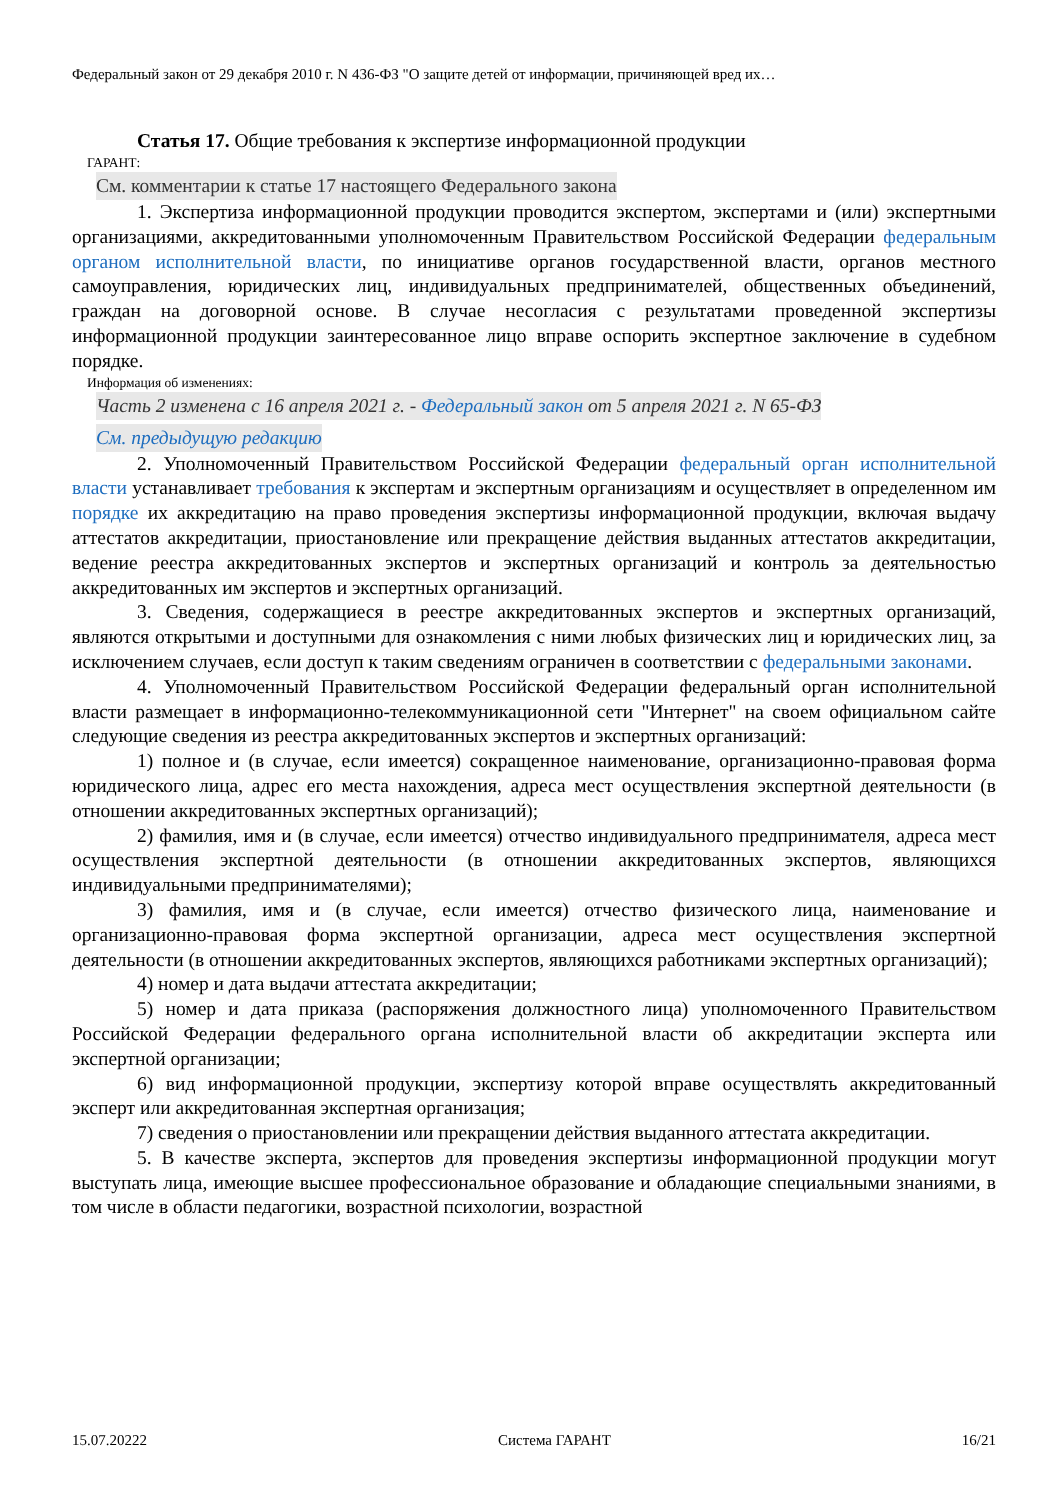Федеральный закон от 29 декабря 2010 г. N 436-ФЗ "О защите детей от информации, причиняющей вред их…
Статья 17. Общие требования к экспертизе информационной продукции
ГАРАНТ:
См. комментарии к статье 17 настоящего Федерального закона
1. Экспертиза информационной продукции проводится экспертом, экспертами и (или) экспертными организациями, аккредитованными уполномоченным Правительством Российской Федерации федеральным органом исполнительной власти, по инициативе органов государственной власти, органов местного самоуправления, юридических лиц, индивидуальных предпринимателей, общественных объединений, граждан на договорной основе. В случае несогласия с результатами проведенной экспертизы информационной продукции заинтересованное лицо вправе оспорить экспертное заключение в судебном порядке.
Информация об изменениях:
Часть 2 изменена с 16 апреля 2021 г. - Федеральный закон от 5 апреля 2021 г. N 65-ФЗ
См. предыдущую редакцию
2. Уполномоченный Правительством Российской Федерации федеральный орган исполнительной власти устанавливает требования к экспертам и экспертным организациям и осуществляет в определенном им порядке их аккредитацию на право проведения экспертизы информационной продукции, включая выдачу аттестатов аккредитации, приостановление или прекращение действия выданных аттестатов аккредитации, ведение реестра аккредитованных экспертов и экспертных организаций и контроль за деятельностью аккредитованных им экспертов и экспертных организаций.
3. Сведения, содержащиеся в реестре аккредитованных экспертов и экспертных организаций, являются открытыми и доступными для ознакомления с ними любых физических лиц и юридических лиц, за исключением случаев, если доступ к таким сведениям ограничен в соответствии с федеральными законами.
4. Уполномоченный Правительством Российской Федерации федеральный орган исполнительной власти размещает в информационно-телекоммуникационной сети "Интернет" на своем официальном сайте следующие сведения из реестра аккредитованных экспертов и экспертных организаций:
1) полное и (в случае, если имеется) сокращенное наименование, организационно-правовая форма юридического лица, адрес его места нахождения, адреса мест осуществления экспертной деятельности (в отношении аккредитованных экспертных организаций);
2) фамилия, имя и (в случае, если имеется) отчество индивидуального предпринимателя, адреса мест осуществления экспертной деятельности (в отношении аккредитованных экспертов, являющихся индивидуальными предпринимателями);
3) фамилия, имя и (в случае, если имеется) отчество физического лица, наименование и организационно-правовая форма экспертной организации, адреса мест осуществления экспертной деятельности (в отношении аккредитованных экспертов, являющихся работниками экспертных организаций);
4) номер и дата выдачи аттестата аккредитации;
5) номер и дата приказа (распоряжения должностного лица) уполномоченного Правительством Российской Федерации федерального органа исполнительной власти об аккредитации эксперта или экспертной организации;
6) вид информационной продукции, экспертизу которой вправе осуществлять аккредитованный эксперт или аккредитованная экспертная организация;
7) сведения о приостановлении или прекращении действия выданного аттестата аккредитации.
5. В качестве эксперта, экспертов для проведения экспертизы информационной продукции могут выступать лица, имеющие высшее профессиональное образование и обладающие специальными знаниями, в том числе в области педагогики, возрастной психологии, возрастной
15.07.20222 Система ГАРАНТ 16/21